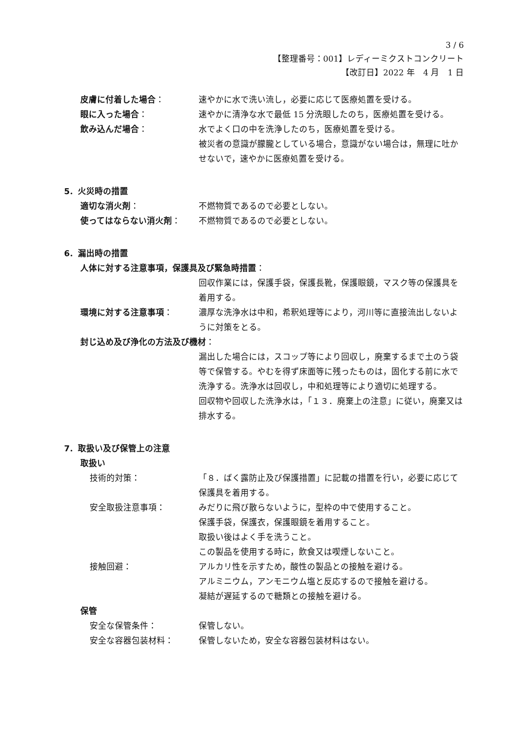3 / 6
【整理番号：001】レディーミクストコンクリート
【改訂日】2022 年　4 月　1 日
皮膚に付着した場合： 速やかに水で洗い流し，必要に応じて医療処置を受ける。
眼に入った場合： 速やかに清浄な水で最低 15 分洗眼したのち，医療処置を受ける。
飲み込んだ場合： 水でよく口の中を洗浄したのち，医療処置を受ける。
被災者の意識が朦朧としている場合，意識がない場合は，無理に吐かせないで，速やかに医療処置を受ける。
5．火災時の措置
適切な消火剤： 不燃物質であるので必要としない。
使ってはならない消火剤： 不燃物質であるので必要としない。
6．漏出時の措置
人体に対する注意事項，保護具及び緊急時措置：
回収作業には，保護手袋，保護長靴，保護眼鏡，マスク等の保護具を着用する。
環境に対する注意事項： 濃厚な洗浄水は中和，希釈処理等により，河川等に直接流出しないように対策をとる。
封じ込め及び浄化の方法及び機材：
漏出した場合には，スコップ等により回収し，廃棄するまで土のう袋等で保管する。やむを得ず床面等に残ったものは，固化する前に水で洗浄する。洗浄水は回収し，中和処理等により適切に処理する。
回収物や回収した洗浄水は，「１３．廃棄上の注意」に従い，廃棄又は排水する。
7．取扱い及び保管上の注意
取扱い
技術的対策： 「８．ばく露防止及び保護措置」に記載の措置を行い，必要に応じて保護具を着用する。
安全取扱注意事項： みだりに飛び散らないように，型枠の中で使用すること。
保護手袋，保護衣，保護眼鏡を着用すること。
取扱い後はよく手を洗うこと。
この製品を使用する時に，飲食又は喫煙しないこと。
接触回避： アルカリ性を示すため，酸性の製品との接触を避ける。
アルミニウム，アンモニウム塩と反応するので接触を避ける。
凝結が遅延するので糖類との接触を避ける。
保管
安全な保管条件： 保管しない。
安全な容器包装材料： 保管しないため，安全な容器包装材料はない。